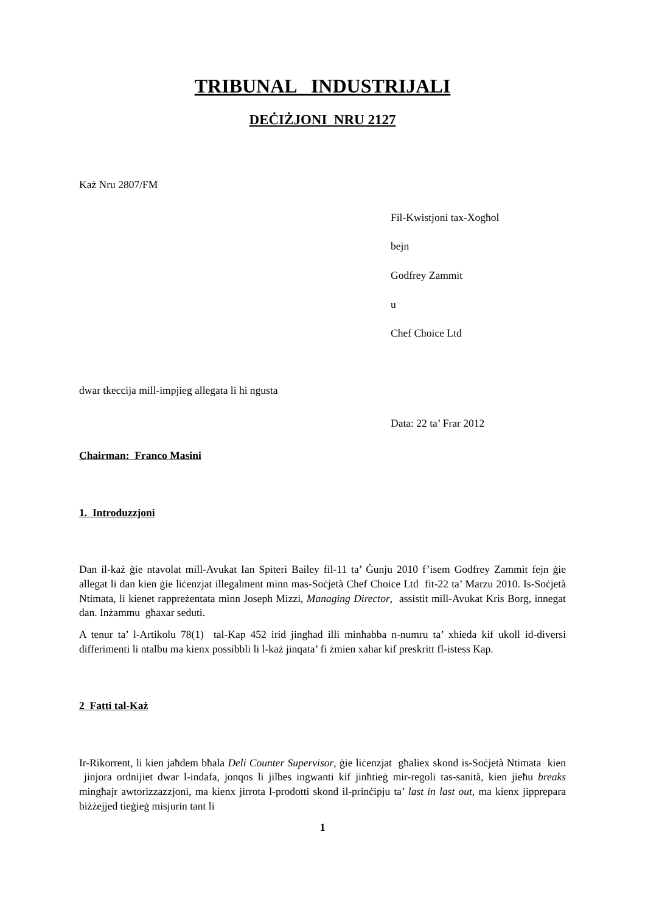TRIBUNAL INDUSTRIJALI
DEĊIŻJONI NRU 2127
Każ Nru 2807/FM
Fil-Kwistjoni tax-Xogħol
bejn
Godfrey Zammit
u
Chef Choice Ltd
dwar tkeccija mill-impjieg allegata li hi ngusta
Data: 22 ta’ Frar 2012
Chairman: Franco Masini
1. Introduzzjoni
Dan il-każ ġie ntavolat mill-Avukat Ian Spiteri Bailey fil-11 ta’ Ġunju 2010 f’isem Godfrey Zammit fejn ġie allegat li dan kien ġie liċenzjat illegalment minn mas-Soċjetà Chef Choice Ltd fit-22 ta’ Marzu 2010. Is-Soċjetà Ntimata, li kienet rappreżentata minn Joseph Mizzi, Managing Director, assistit mill-Avukat Kris Borg, innegat dan. Inżammu għaxar seduti.
A tenur ta’ l-Artikolu 78(1) tal-Kap 452 irid jingħad illi minħabba n-numru ta’ xhieda kif ukoll id-diversi differimenti li ntalbu ma kienx possibbli li l-każ jinqata’ fi żmien xahar kif preskritt fl-istess Kap.
2 Fatti tal-Każ
Ir-Rikorrent, li kien jaħdem bħala Deli Counter Supervisor, ġie liċenzjat għaliex skond is-Soċjetà Ntimata kien jinjora ordnijiet dwar l-indafa, jonqos li jilbes ingwanti kif jinħtieġ mir-regoli tas-sanità, kien jieħu breaks mingħajr awtorizzazzjoni, ma kienx jirrota l-prodotti skond il-prinċipju ta’ last in last out, ma kienx jipprepara biżżejjed tieġieġ misjurin tant li
1